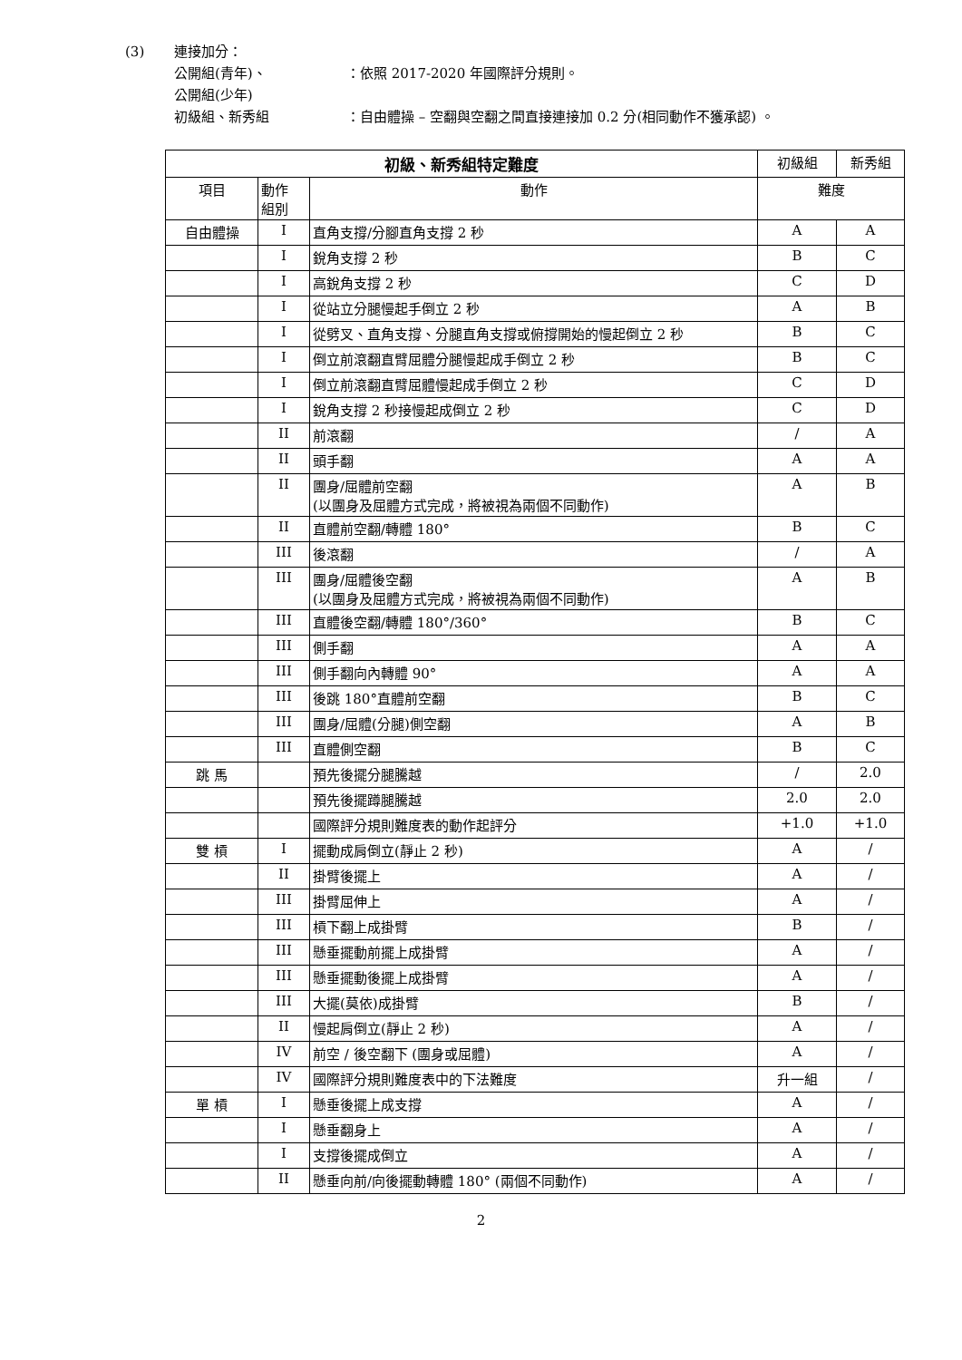(3) 連接加分：
公開組(青年)、 ：依照 2017-2020 年國際評分規則。
公開組(少年)
初級組、新秀組 ：自由體操 – 空翻與空翻之間直接連接加 0.2 分(相同動作不獲承認) 。
| 初級、新秀組特定難度 | | | 初級組 | 新秀組 |
| --- | --- | --- | --- | --- |
| 項目 | 動作 組別 | 動作 | 難度 | |
| 自由體操 | I | 直角支撐/分腳直角支撐 2 秒 | A | A |
| | I | 銳角支撐 2 秒 | B | C |
| | I | 高銳角支撐 2 秒 | C | D |
| | I | 從站立分腿慢起手倒立 2 秒 | A | B |
| | I | 從劈叉、直角支撐、分腿直角支撐或俯撐開始的慢起倒立 2 秒 | B | C |
| | I | 倒立前滾翻直臂屈體分腿慢起成手倒立 2 秒 | B | C |
| | I | 倒立前滾翻直臂屈體慢起成手倒立 2 秒 | C | D |
| | I | 銳角支撐 2 秒接慢起成倒立 2 秒 | C | D |
| | II | 前滾翻 | / | A |
| | II | 頭手翻 | A | A |
| | II | 團身/屈體前空翻 (以團身及屈體方式完成，將被視為兩個不同動作) | A | B |
| | II | 直體前空翻/轉體 180° | B | C |
| | III | 後滾翻 | / | A |
| | III | 團身/屈體後空翻 (以團身及屈體方式完成，將被視為兩個不同動作) | A | B |
| | III | 直體後空翻/轉體 180°/360° | B | C |
| | III | 側手翻 | A | A |
| | III | 側手翻向內轉體 90° | A | A |
| | III | 後跳 180°直體前空翻 | B | C |
| | III | 團身/屈體(分腿)側空翻 | A | B |
| | III | 直體側空翻 | B | C |
| 跳 馬 | | 預先後擺分腿騰越 | / | 2.0 |
| | | 預先後擺蹲腿騰越 | 2.0 | 2.0 |
| | | 國際評分規則難度表的動作起評分 | +1.0 | +1.0 |
| 雙 槓 | I | 擺動成肩倒立(靜止 2 秒) | A | / |
| | II | 掛臂後擺上 | A | / |
| | III | 掛臂屈伸上 | A | / |
| | III | 槓下翻上成掛臂 | B | / |
| | III | 懸垂擺動前擺上成掛臂 | A | / |
| | III | 懸垂擺動後擺上成掛臂 | A | / |
| | III | 大擺(莫依)成掛臂 | B | / |
| | II | 慢起肩倒立(靜止 2 秒) | A | / |
| | IV | 前空 / 後空翻下 (團身或屈體) | A | / |
| | IV | 國際評分規則難度表中的下法難度 | 升一組 | / |
| 單 槓 | I | 懸垂後擺上成支撐 | A | / |
| | I | 懸垂翻身上 | A | / |
| | I | 支撐後擺成倒立 | A | / |
| | II | 懸垂向前/向後擺動轉體 180° (兩個不同動作) | A | / |
2